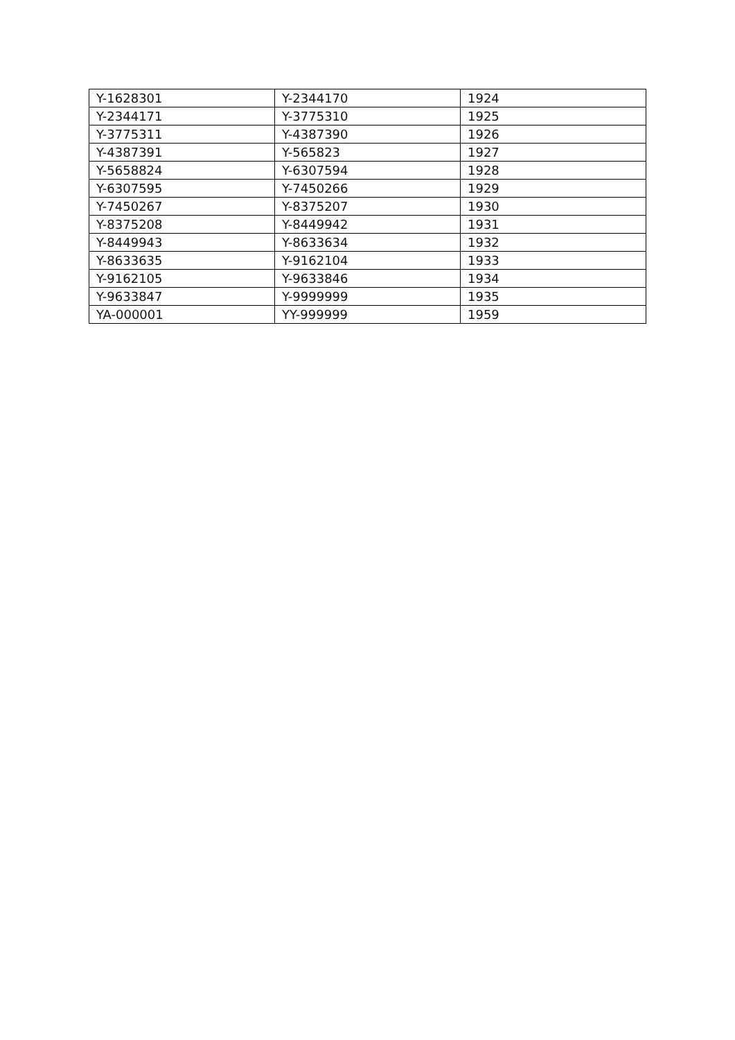| Y-1628301 | Y-2344170 | 1924 |
| Y-2344171 | Y-3775310 | 1925 |
| Y-3775311 | Y-4387390 | 1926 |
| Y-4387391 | Y-565823 | 1927 |
| Y-5658824 | Y-6307594 | 1928 |
| Y-6307595 | Y-7450266 | 1929 |
| Y-7450267 | Y-8375207 | 1930 |
| Y-8375208 | Y-8449942 | 1931 |
| Y-8449943 | Y-8633634 | 1932 |
| Y-8633635 | Y-9162104 | 1933 |
| Y-9162105 | Y-9633846 | 1934 |
| Y-9633847 | Y-9999999 | 1935 |
| YA-000001 | YY-999999 | 1959 |